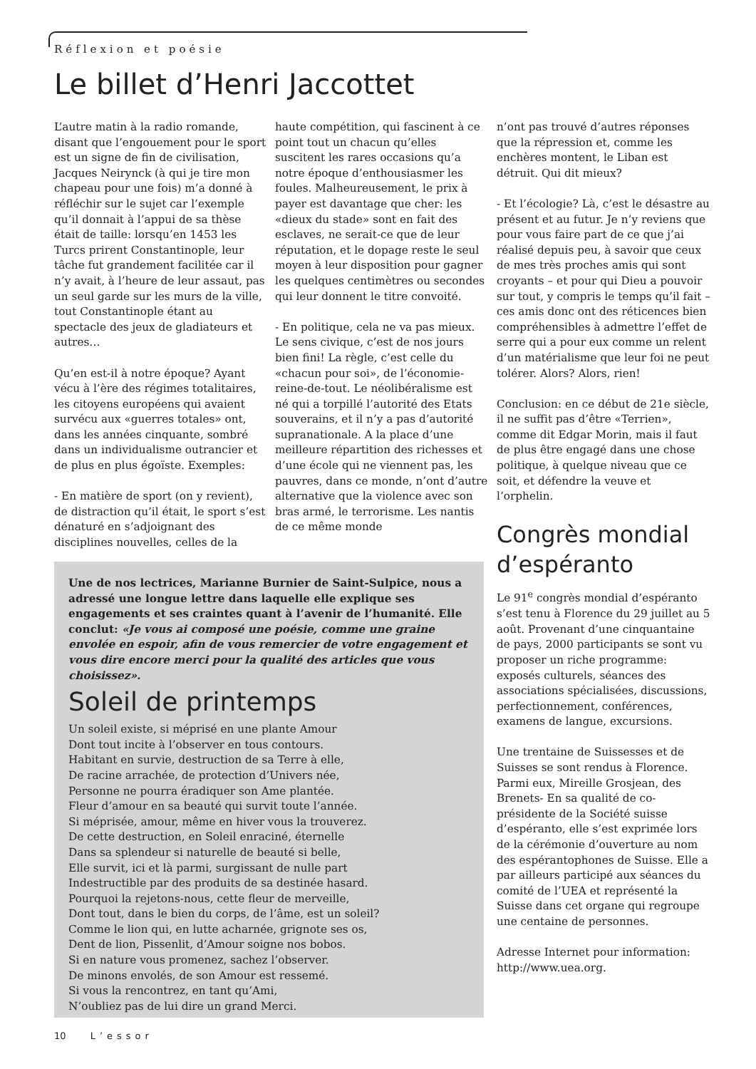Réflexion et poésie
Le billet d’Henri Jaccottet
L’autre matin à la radio romande, disant que l’engouement pour le sport est un signe de fin de civilisation, Jacques Neirynck (à qui je tire mon chapeau pour une fois) m’a donné à réfléchir sur le sujet car l’exemple qu’il donnait à l’appui de sa thèse était de taille: lorsqu’en 1453 les Turcs prirent Constantinople, leur tâche fut grandement facilitée car il n’y avait, à l’heure de leur assaut, pas un seul garde sur les murs de la ville, tout Constantinople étant au spectacle des jeux de gladiateurs et autres…
Qu’en est-il à notre époque? Ayant vécu à l’ère des régimes totalitaires, les citoyens européens qui avaient survécu aux «guerres totales» ont, dans les années cinquante, sombré dans un individualisme outrancier et de plus en plus égoïste. Exemples:
- En matière de sport (on y revient), de distraction qu’il était, le sport s’est dénaturé en s’adjoignant des disciplines nouvelles, celles de la
haute compétition, qui fascinent à ce point tout un chacun qu’elles suscitent les rares occasions qu’a notre époque d’enthousiasmer les foules. Malheureusement, le prix à payer est davantage que cher: les «dieux du stade» sont en fait des esclaves, ne serait-ce que de leur réputation, et le dopage reste le seul moyen à leur disposition pour gagner les quelques centimètres ou secondes qui leur donnent le titre convoité.
- En politique, cela ne va pas mieux. Le sens civique, c’est de nos jours bien fini! La règle, c’est celle du «chacun pour soi», de l’économie-reine-de-tout. Le néolibéralisme est né qui a torpillé l’autorité des Etats souverains, et il n’y a pas d’autorité supranationale. A la place d’une meilleure répartition des richesses et d’une école qui ne viennent pas, les pauvres, dans ce monde, n’ont d’autre alternative que la violence avec son bras armé, le terrorisme. Les nantis de ce même monde
n’ont pas trouvé d’autres réponses que la répression et, comme les enchères montent, le Liban est détruit. Qui dit mieux?
- Et l’écologie? Là, c’est le désastre au présent et au futur. Je n’y reviens que pour vous faire part de ce que j’ai réalisé depuis peu, à savoir que ceux de mes très proches amis qui sont croyants – et pour qui Dieu a pouvoir sur tout, y compris le temps qu’il fait – ces amis donc ont des réticences bien compréhensibles à admettre l’effet de serre qui a pour eux comme un relent d’un matérialisme que leur foi ne peut tolérer. Alors? Alors, rien!
Conclusion: en ce début de 21e siècle, il ne suffit pas d’être «Terrien», comme dit Edgar Morin, mais il faut de plus être engagé dans une chose politique, à quelque niveau que ce soit, et défendre la veuve et l’orphelin.
Congrès mondial d’espéranto
Le 91<sup>e</sup> congrès mondial d’espéranto s’est tenu à Florence du 29 juillet au 5 août. Provenant d’une cinquantaine de pays, 2000 participants se sont vu proposer un riche programme: exposés culturels, séances des associations spécialisées, discussions, perfectionnement, conférences, examens de langue, excursions.
Une trentaine de Suissesses et de Suisses se sont rendus à Florence. Parmi eux, Mireille Grosjean, des Brenets- En sa qualité de co-présidente de la Société suisse d’espéranto, elle s’est exprimée lors de la cérémonie d’ouverture au nom des espérantophones de Suisse. Elle a par ailleurs participé aux séances du comité de l’UEA et représenté la Suisse dans cet organe qui regroupe une centaine de personnes.
Adresse Internet pour information: http://www.uea.org.
Une de nos lectrices, Marianne Burnier de Saint-Sulpice, nous a adressé une longue lettre dans laquelle elle explique ses engagements et ses craintes quant à l’avenir de l’humanité. Elle conclut: «Je vous ai composé une poésie, comme une graine envolée en espoir, afin de vous remercier de votre engagement et vous dire encore merci pour la qualité des articles que vous choisissez».
Soleil de printemps
Un soleil existe, si méprisé en une plante Amour
Dont tout incite à l’observer en tous contours.
Habitant en survie, destruction de sa Terre à elle,
De racine arrachée, de protection d’Univers née,
Personne ne pourra éradiquer son Ame plantée.
Fleur d’amour en sa beauté qui survit toute l’année.
Si méprisée, amour, même en hiver vous la trouverez.
De cette destruction, en Soleil enraciné, éternelle
Dans sa splendeur si naturelle de beauté si belle,
Elle survit, ici et là parmi, surgissant de nulle part
Indestructible par des produits de sa destinée hasard.
Pourquoi la rejetons-nous, cette fleur de merveille,
Dont tout, dans le bien du corps, de l’âme, est un soleil?
Comme le lion qui, en lutte acharnée, grignote ses os,
Dent de lion, Pissenlit, d’Amour soigne nos bobos.
Si en nature vous promenez, sachez l’observer.
De minons envolés, de son Amour est ressemé.
Si vous la rencontrez, en tant qu’Ami,
N’oubliez pas de lui dire un grand Merci.
10 L’essor